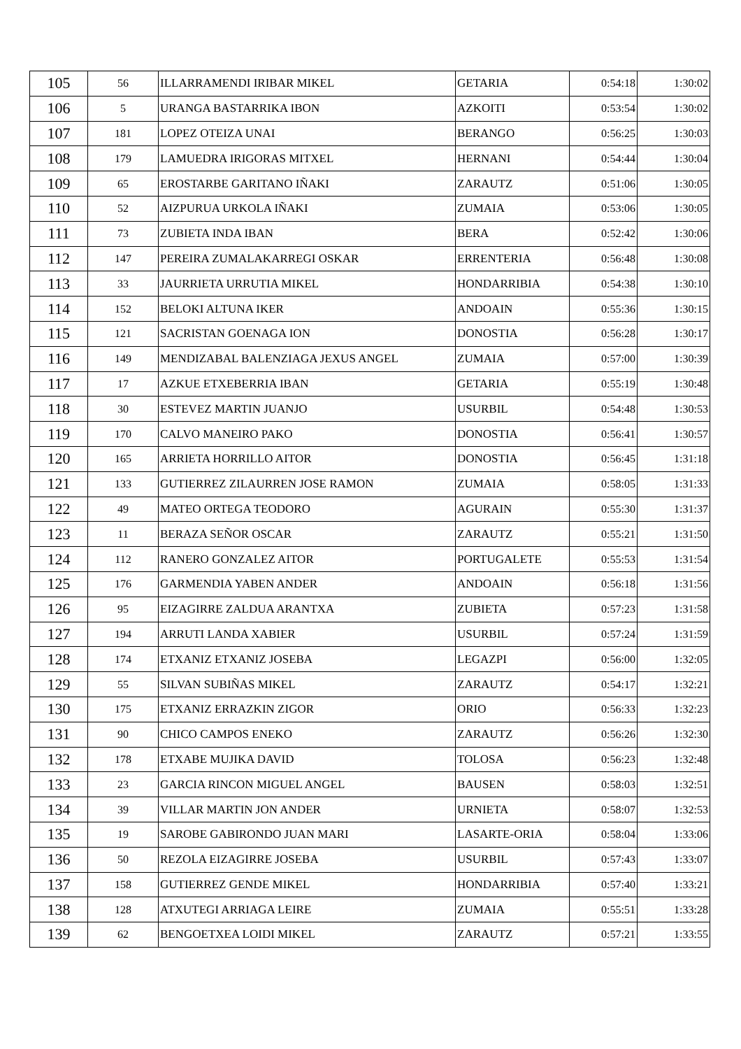| 105 | 56 | ILLARRAMENDI IRIBAR MIKEL | GETARIA | 0:54:18 | 1:30:02 |
| 106 | 5 | URANGA BASTARRIKA IBON | AZKOITI | 0:53:54 | 1:30:02 |
| 107 | 181 | LOPEZ OTEIZA UNAI | BERANGO | 0:56:25 | 1:30:03 |
| 108 | 179 | LAMUEDRA IRIGORAS MITXEL | HERNANI | 0:54:44 | 1:30:04 |
| 109 | 65 | EROSTARBE GARITANO IÑAKI | ZARAUTZ | 0:51:06 | 1:30:05 |
| 110 | 52 | AIZPURUA URKOLA IÑAKI | ZUMAIA | 0:53:06 | 1:30:05 |
| 111 | 73 | ZUBIETA INDA IBAN | BERA | 0:52:42 | 1:30:06 |
| 112 | 147 | PEREIRA ZUMALAKARREGI OSKAR | ERRENTERIA | 0:56:48 | 1:30:08 |
| 113 | 33 | JAURRIETA URRUTIA MIKEL | HONDARRIBIA | 0:54:38 | 1:30:10 |
| 114 | 152 | BELOKI ALTUNA IKER | ANDOAIN | 0:55:36 | 1:30:15 |
| 115 | 121 | SACRISTAN GOENAGA ION | DONOSTIA | 0:56:28 | 1:30:17 |
| 116 | 149 | MENDIZABAL BALENZIAGA JEXUS ANGEL | ZUMAIA | 0:57:00 | 1:30:39 |
| 117 | 17 | AZKUE ETXEBERRIA IBAN | GETARIA | 0:55:19 | 1:30:48 |
| 118 | 30 | ESTEVEZ MARTIN JUANJO | USURBIL | 0:54:48 | 1:30:53 |
| 119 | 170 | CALVO MANEIRO PAKO | DONOSTIA | 0:56:41 | 1:30:57 |
| 120 | 165 | ARRIETA HORRILLO AITOR | DONOSTIA | 0:56:45 | 1:31:18 |
| 121 | 133 | GUTIERREZ ZILAURREN JOSE RAMON | ZUMAIA | 0:58:05 | 1:31:33 |
| 122 | 49 | MATEO ORTEGA TEODORO | AGURAIN | 0:55:30 | 1:31:37 |
| 123 | 11 | BERAZA SEÑOR OSCAR | ZARAUTZ | 0:55:21 | 1:31:50 |
| 124 | 112 | RANERO GONZALEZ AITOR | PORTUGALETE | 0:55:53 | 1:31:54 |
| 125 | 176 | GARMENDIA YABEN ANDER | ANDOAIN | 0:56:18 | 1:31:56 |
| 126 | 95 | EIZAGIRRE ZALDUA ARANTXA | ZUBIETA | 0:57:23 | 1:31:58 |
| 127 | 194 | ARRUTI LANDA XABIER | USURBIL | 0:57:24 | 1:31:59 |
| 128 | 174 | ETXANIZ ETXANIZ JOSEBA | LEGAZPI | 0:56:00 | 1:32:05 |
| 129 | 55 | SILVAN SUBIÑAS MIKEL | ZARAUTZ | 0:54:17 | 1:32:21 |
| 130 | 175 | ETXANIZ ERRAZKIN ZIGOR | ORIO | 0:56:33 | 1:32:23 |
| 131 | 90 | CHICO CAMPOS ENEKO | ZARAUTZ | 0:56:26 | 1:32:30 |
| 132 | 178 | ETXABE MUJIKA DAVID | TOLOSA | 0:56:23 | 1:32:48 |
| 133 | 23 | GARCIA RINCON MIGUEL ANGEL | BAUSEN | 0:58:03 | 1:32:51 |
| 134 | 39 | VILLAR MARTIN JON ANDER | URNIETA | 0:58:07 | 1:32:53 |
| 135 | 19 | SAROBE GABIRONDO JUAN MARI | LASARTE-ORIA | 0:58:04 | 1:33:06 |
| 136 | 50 | REZOLA EIZAGIRRE JOSEBA | USURBIL | 0:57:43 | 1:33:07 |
| 137 | 158 | GUTIERREZ GENDE MIKEL | HONDARRIBIA | 0:57:40 | 1:33:21 |
| 138 | 128 | ATXUTEGI ARRIAGA LEIRE | ZUMAIA | 0:55:51 | 1:33:28 |
| 139 | 62 | BENGOETXEA LOIDI MIKEL | ZARAUTZ | 0:57:21 | 1:33:55 |